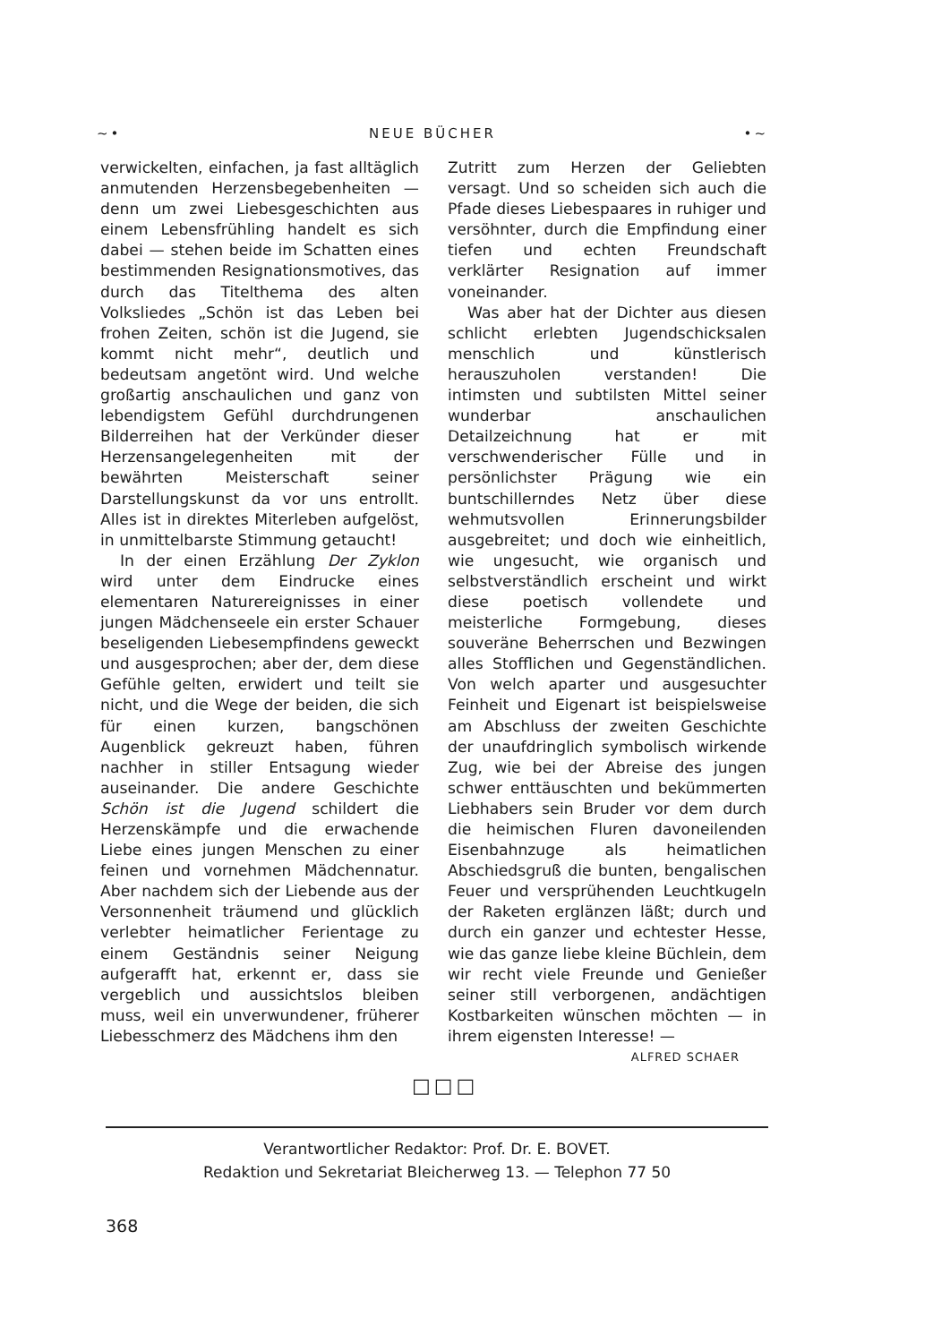~• NEUE BÜCHER •~
verwickelten, einfachen, ja fast alltäglich anmutenden Herzensbegebenheiten — denn um zwei Liebesgeschichten aus einem Lebensfrühling handelt es sich dabei — stehen beide im Schatten eines bestimmenden Resignationsmotives, das durch das Titelthema des alten Volksliedes „Schön ist das Leben bei frohen Zeiten, schön ist die Jugend, sie kommt nicht mehr“, deutlich und bedeutsam angetönt wird. Und welche großartig anschaulichen und ganz von lebendigstem Gefühl durchdrungenen Bilderreihen hat der Verkünder dieser Herzensangelegenheiten mit der bewährten Meisterschaft seiner Darstellungskunst da vor uns entrollt. Alles ist in direktes Miterleben aufgelöst, in unmittelbarste Stimmung getaucht!
In der einen Erzählung Der Zyklon wird unter dem Eindrucke eines elementaren Naturereignisses in einer jungen Mädchenseele ein erster Schauer beseligenden Liebesempfindens geweckt und ausgesprochen; aber der, dem diese Gefühle gelten, erwidert und teilt sie nicht, und die Wege der beiden, die sich für einen kurzen, bangschönen Augenblick gekreuzt haben, führen nachher in stiller Entsagung wieder auseinander. Die andere Geschichte Schön ist die Jugend schildert die Herzenskämpfe und die erwachende Liebe eines jungen Menschen zu einer feinen und vornehmen Mädchennatur. Aber nachdem sich der Liebende aus der Versonnenheit träumend und glücklich verlebter heimatlicher Ferientage zu einem Geständnis seiner Neigung aufgerafft hat, erkennt er, dass sie vergeblich und aussichtslos bleiben muss, weil ein unverwundener, früherer Liebesschmerz des Mädchens ihm den
Zutritt zum Herzen der Geliebten versagt. Und so scheiden sich auch die Pfade dieses Liebespaares in ruhiger und versöhnter, durch die Empfindung einer tiefen und echten Freundschaft verklärter Resignation auf immer voneinander.
Was aber hat der Dichter aus diesen schlicht erlebten Jugendschicksalen menschlich und künstlerisch herauszuholen verstanden! Die intimsten und subtilsten Mittel seiner wunderbar anschaulichen Detailzeichnung hat er mit verschwenderischer Fülle und in persönlichster Prägung wie ein buntschillerndes Netz über diese wehmutsvollen Erinnerungsbilder ausgebreitet; und doch wie einheitlich, wie ungesucht, wie organisch und selbstverständlich erscheint und wirkt diese poetisch vollendete und meisterliche Formgebung, dieses souveräne Beherrschen und Bezwingen alles Stofflichen und Gegenständlichen. Von welch aparter und ausgesuchter Feinheit und Eigenart ist beispielsweise am Abschluss der zweiten Geschichte der unaufdringlich symbolisch wirkende Zug, wie bei der Abreise des jungen schwer enttäuschten und bekümmerten Liebhabers sein Bruder vor dem durch die heimischen Fluren davoneilenden Eisenbahnzuge als heimatlichen Abschiedsgruß die bunten, bengalischen Feuer und versprühenden Leuchtkugeln der Raketen erglänzen läßt; durch und durch ein ganzer und echtester Hesse, wie das ganze liebe kleine Büchlein, dem wir recht viele Freunde und Genießer seiner still verborgenen, andächtigen Kostbarkeiten wünschen möchten — in ihrem eigensten Interesse! —
ALFRED SCHAER
□□□
Verantwortlicher Redaktor: Prof. Dr. E. BOVET.
Redaktion und Sekretariat Bleicherweg 13. — Telephon 77 50
368